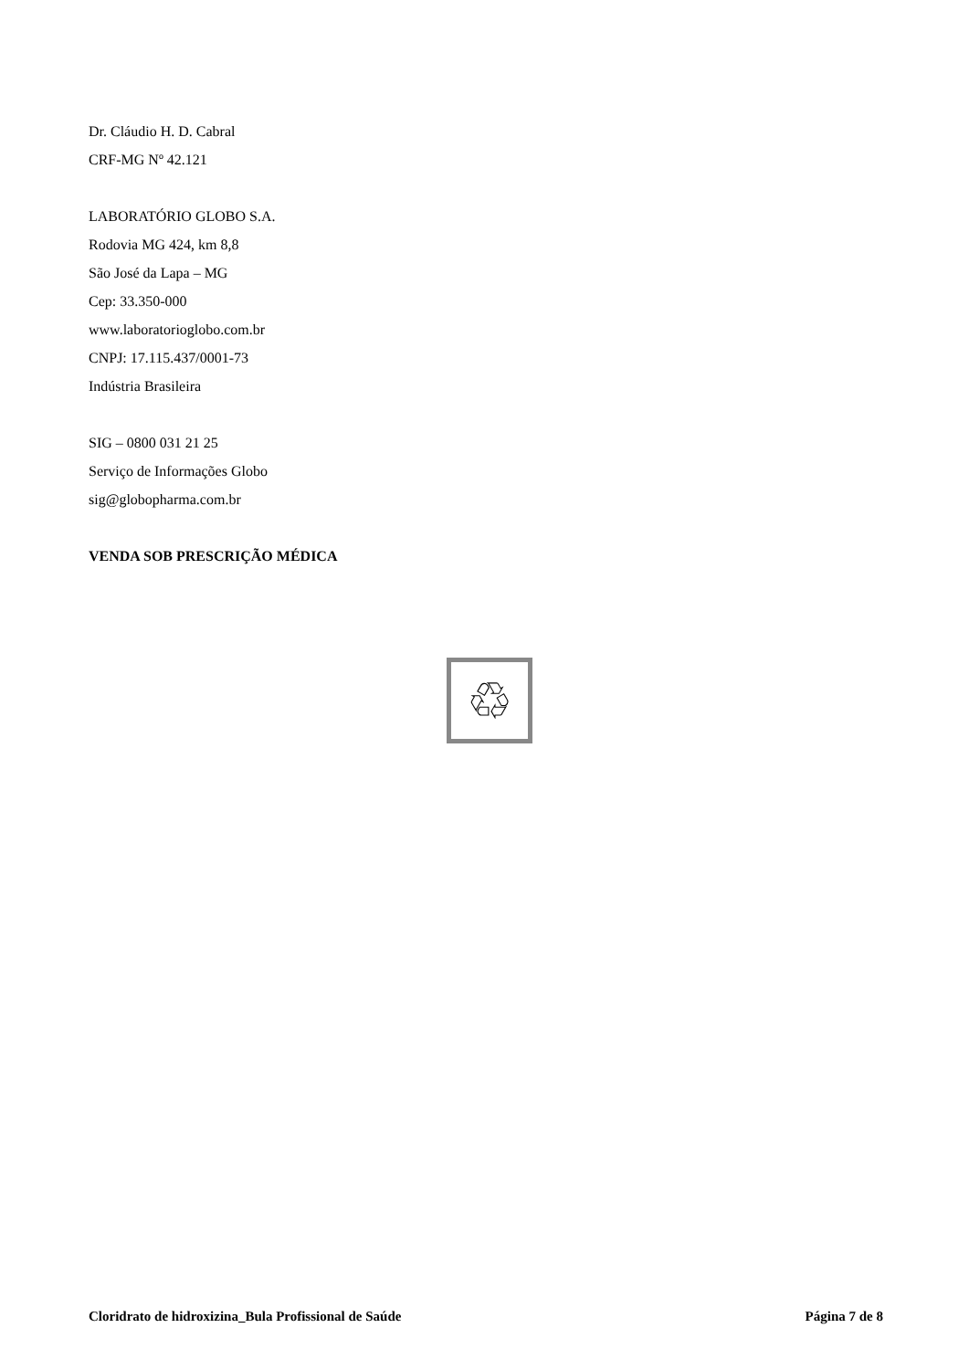Dr. Cláudio H. D. Cabral
CRF-MG Nº 42.121
LABORATÓRIO GLOBO S.A.
Rodovia MG 424, km 8,8
São José da Lapa – MG
Cep: 33.350-000
www.laboratorioglobo.com.br
CNPJ: 17.115.437/0001-73
Indústria Brasileira
SIG – 0800 031 21 25
Serviço de Informações Globo
sig@globopharma.com.br
VENDA SOB PRESCRIÇÃO MÉDICA
♲
Cloridrato de hidroxizina_Bula Profissional de Saúde Página 7 de 8